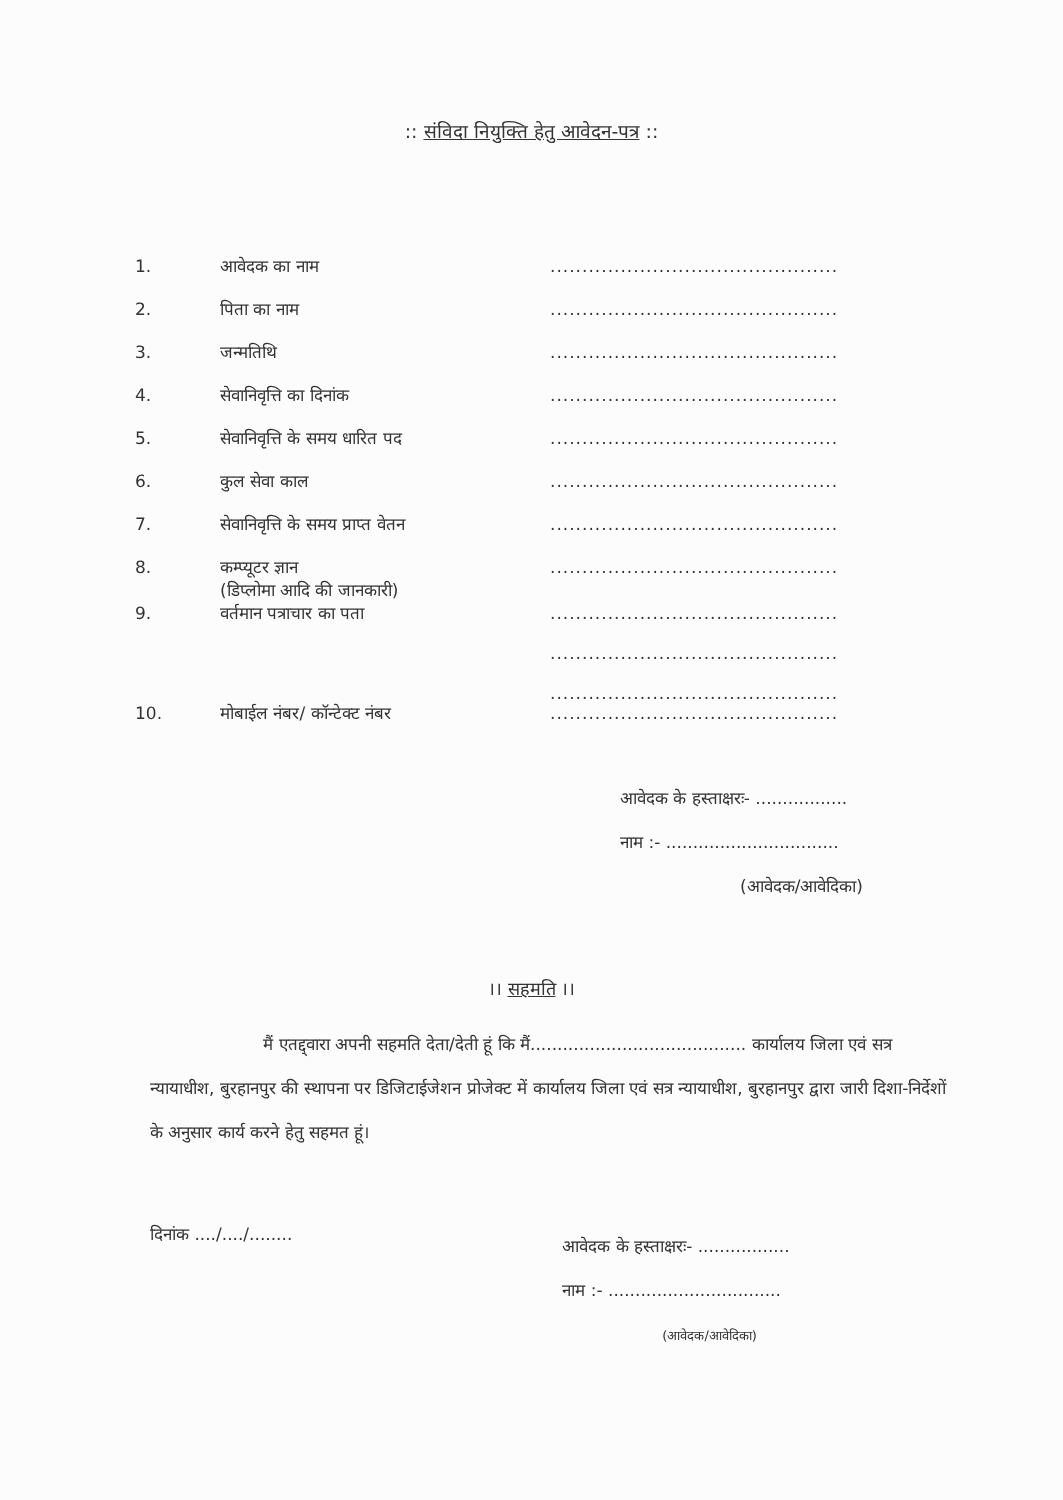:: संविदा नियुक्ति हेतु आवेदन-पत्र ::
| 1. | आवेदक का नाम | ............................................. |
| 2. | पिता का नाम | ............................................. |
| 3. | जन्मतिथि | ............................................. |
| 4. | सेवानिवृत्ति का दिनांक | ............................................. |
| 5. | सेवानिवृत्ति के समय धारित पद | ............................................. |
| 6. | कुल सेवा काल | ............................................. |
| 7. | सेवानिवृत्ति के समय प्राप्त वेतन | ............................................. |
| 8. | कम्प्यूटर ज्ञान (डिप्लोमा आदि की जानकारी) | ............................................. |
| 9. | वर्तमान पत्राचार का पता | ............................................. ............................................. ............................................. |
| 10. | मोबाईल नंबर/ कॉन्टेक्ट नंबर | ............................................. |
आवेदक के हस्ताक्षरः- .................
नाम :- ................................
(आवेदक/आवेदिका)
।। सहमति ।।
मैं एतद्द्वारा अपनी सहमति देता/देती हूं कि मैं........................................ कार्यालय जिला एवं सत्र न्यायाधीश, बुरहानपुर की स्थापना पर डिजिटाईजेशन प्रोजेक्ट में कार्यालय जिला एवं सत्र न्यायाधीश, बुरहानपुर द्वारा जारी दिशा-निर्देशों के अनुसार कार्य करने हेतु सहमत हूं।
दिनांक ..../..../........
आवेदक के हस्ताक्षरः- .................
नाम :- ................................
(आवेदक/आवेदिका)